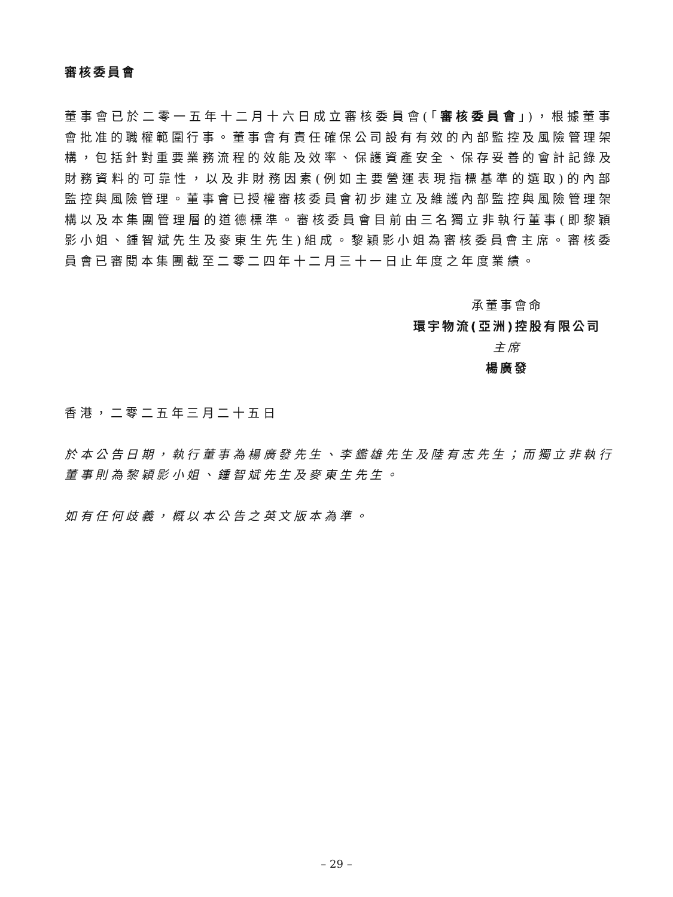審核委員會
董事會已於二零一五年十二月十六日成立審核委員會(「審核委員會」)，根據董事會批准的職權範圍行事。董事會有責任確保公司設有有效的內部監控及風險管理架構，包括針對重要業務流程的效能及效率、保護資產安全、保存妥善的會計記錄及財務資料的可靠性，以及非財務因素(例如主要營運表現指標基準的選取)的內部監控與風險管理。董事會已授權審核委員會初步建立及維護內部監控與風險管理架構以及本集團管理層的道德標準。審核委員會目前由三名獨立非執行董事(即黎穎影小姐、鍾智斌先生及麥東生先生)組成。黎穎影小姐為審核委員會主席。審核委員會已審閱本集團截至二零二四年十二月三十一日止年度之年度業績。
承董事會命
環宇物流(亞洲)控股有限公司
主席
楊廣發
香港，二零二五年三月二十五日
於本公告日期，執行董事為楊廣發先生、李鑑雄先生及陸有志先生；而獨立非執行董事則為黎穎影小姐、鍾智斌先生及麥東生先生。
如有任何歧義，概以本公告之英文版本為準。
– 29 –